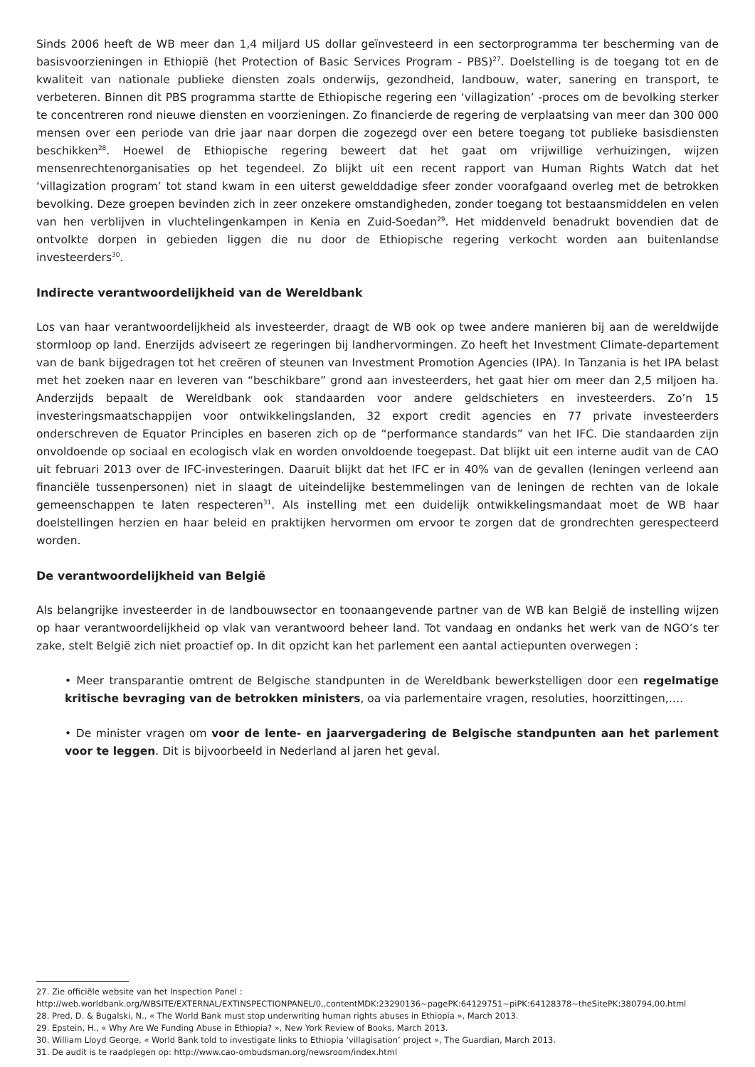Sinds 2006 heeft de WB meer dan 1,4 miljard US dollar geïnvesteerd in een sectorprogramma ter bescherming van de basisvoorzieningen in Ethiopië (het Protection of Basic Services Program - PBS)<sup>27</sup>. Doelstelling is de toegang tot en de kwaliteit van nationale publieke diensten zoals onderwijs, gezondheid, landbouw, water, sanering en transport, te verbeteren. Binnen dit PBS programma startte de Ethiopische regering een ‘villagization’ -proces om de bevolking sterker te concentreren rond nieuwe diensten en voorzieningen. Zo financierde de regering de verplaatsing van meer dan 300 000 mensen over een periode van drie jaar naar dorpen die zogezegd over een betere toegang tot publieke basisdiensten beschikken<sup>28</sup>. Hoewel de Ethiopische regering beweert dat het gaat om vrijwillige verhuizingen, wijzen mensenrechtenorganisaties op het tegendeel. Zo blijkt uit een recent rapport van Human Rights Watch dat het ‘villagization program’ tot stand kwam in een uiterst gewelddadige sfeer zonder voorafgaand overleg met de betrokken bevolking. Deze groepen bevinden zich in zeer onzekere omstandigheden, zonder toegang tot bestaansmiddelen en velen van hen verblijven in vluchtelingenkampen in Kenia en Zuid-Soedan<sup>29</sup>. Het middenveld benadrukt bovendien dat de ontvolkte dorpen in gebieden liggen die nu door de Ethiopische regering verkocht worden aan buitenlandse investeerders<sup>30</sup>.
Indirecte verantwoordelijkheid van de Wereldbank
Los van haar verantwoordelijkheid als investeerder, draagt de WB ook op twee andere manieren bij aan de wereldwijde stormloop op land. Enerzijds adviseert ze regeringen bij landhervormingen. Zo heeft het Investment Climate-departement van de bank bijgedragen tot het creëren of steunen van Investment Promotion Agencies (IPA). In Tanzania is het IPA belast met het zoeken naar en leveren van “beschikbare” grond aan investeerders, het gaat hier om meer dan 2,5 miljoen ha. Anderzijds bepaalt de Wereldbank ook standaarden voor andere geldschieters en investeerders. Zo’n 15 investeringsmaatschappijen voor ontwikkelingslanden, 32 export credit agencies en 77 private investeerders onderschreven de Equator Principles en baseren zich op de “performance standards” van het IFC. Die standaarden zijn onvoldoende op sociaal en ecologisch vlak en worden onvoldoende toegepast. Dat blijkt uit een interne audit van de CAO uit februari 2013 over de IFC-investeringen. Daaruit blijkt dat het IFC er in 40% van de gevallen (leningen verleend aan financiële tussenpersonen) niet in slaagt de uiteindelijke bestemmelingen van de leningen de rechten van de lokale gemeenschappen te laten respecteren<sup>31</sup>. Als instelling met een duidelijk ontwikkelingsmandaat moet de WB haar doelstellingen herzien en haar beleid en praktijken hervormen om ervoor te zorgen dat de grondrechten gerespecteerd worden.
De verantwoordelijkheid van België
Als belangrijke investeerder in de landbouwsector en toonaangevende partner van de WB kan België de instelling wijzen op haar verantwoordelijkheid op vlak van verantwoord beheer land. Tot vandaag en ondanks het werk van de NGO’s ter zake, stelt België zich niet proactief op. In dit opzicht kan het parlement een aantal actiepunten overwegen :
• Meer transparantie omtrent de Belgische standpunten in de Wereldbank bewerkstelligen door een regelmatige kritische bevraging van de betrokken ministers, oa via parlementaire vragen, resoluties, hoorzittingen,….
• De minister vragen om voor de lente- en jaarvergadering de Belgische standpunten aan het parlement voor te leggen. Dit is bijvoorbeeld in Nederland al jaren het geval.
27. Zie officiële website van het Inspection Panel : http://web.worldbank.org/WBSITE/EXTERNAL/EXTINSPECTIONPANEL/0,,contentMDK:23290136~pagePK:64129751~piPK:64128378~theSitePK:380794,00.html
28. Pred, D. & Bugalski, N., « The World Bank must stop underwriting human rights abuses in Ethiopia », March 2013.
29. Epstein, H., « Why Are We Funding Abuse in Ethiopia? », New York Review of Books, March 2013.
30. William Lloyd George, « World Bank told to investigate links to Ethiopia ‘villagisation’ project », The Guardian, March 2013.
31. De audit is te raadplegen op: http://www.cao-ombudsman.org/newsroom/index.html